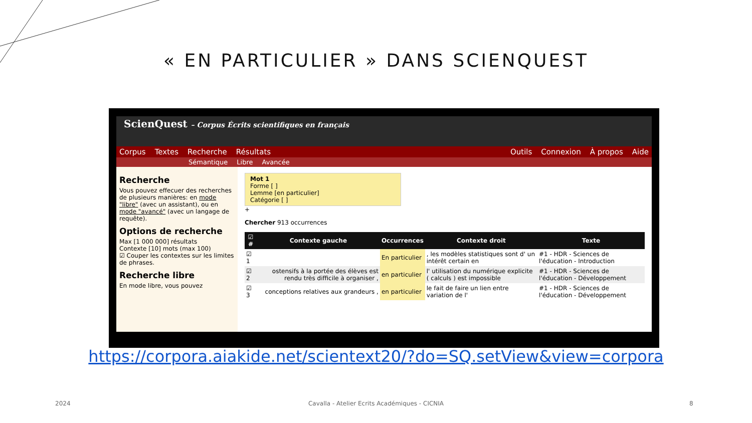« EN PARTICULIER » DANS SCIENQUEST
ScienQuest – Corpus Écrits scientifiques en français
Corpus Textes Recherche Résultats Outils Connexion À propos Aide
Sémantique Libre Avancée
Recherche
Vous pouvez effecuer des recherches de plusieurs manières: en mode "libre" (avec un assistant), ou en mode "avancé" (avec un langage de requête).
Options de recherche
Max [1 000 000] résultats
Contexte [10] mots (max 100)
☑ Couper les contextes sur les limites de phrases.
Recherche libre
En mode libre, vous pouvez
Mot 1
Forme [ ]
Lemme [en particulier]
Catégorie [ ]
+
Chercher 913 occurrences
| ☑ # | Contexte gauche | Occurrences | Contexte droit | Texte |
| --- | --- | --- | --- | --- |
| ☑ 1 | | En particulier | , les modèles statistiques sont d' un intérêt certain en | #1 - HDR - Sciences de l'éducation - Introduction |
| ☑ 2 | ostensifs à la portée des élèves est rendu très difficile à organiser , | en particulier | l' utilisation du numérique explicite ( calculs ) est impossible | #1 - HDR - Sciences de l'éducation - Développement |
| ☑ 3 | conceptions relatives aux grandeurs , | en particulier | le fait de faire un lien entre variation de l' | #1 - HDR - Sciences de l'éducation - Développement |
https://corpora.aiakide.net/scientext20/?do=SQ.setView&view=corpora
2024
Cavalla - Atelier Ecrits Académiques - CICNIA 8